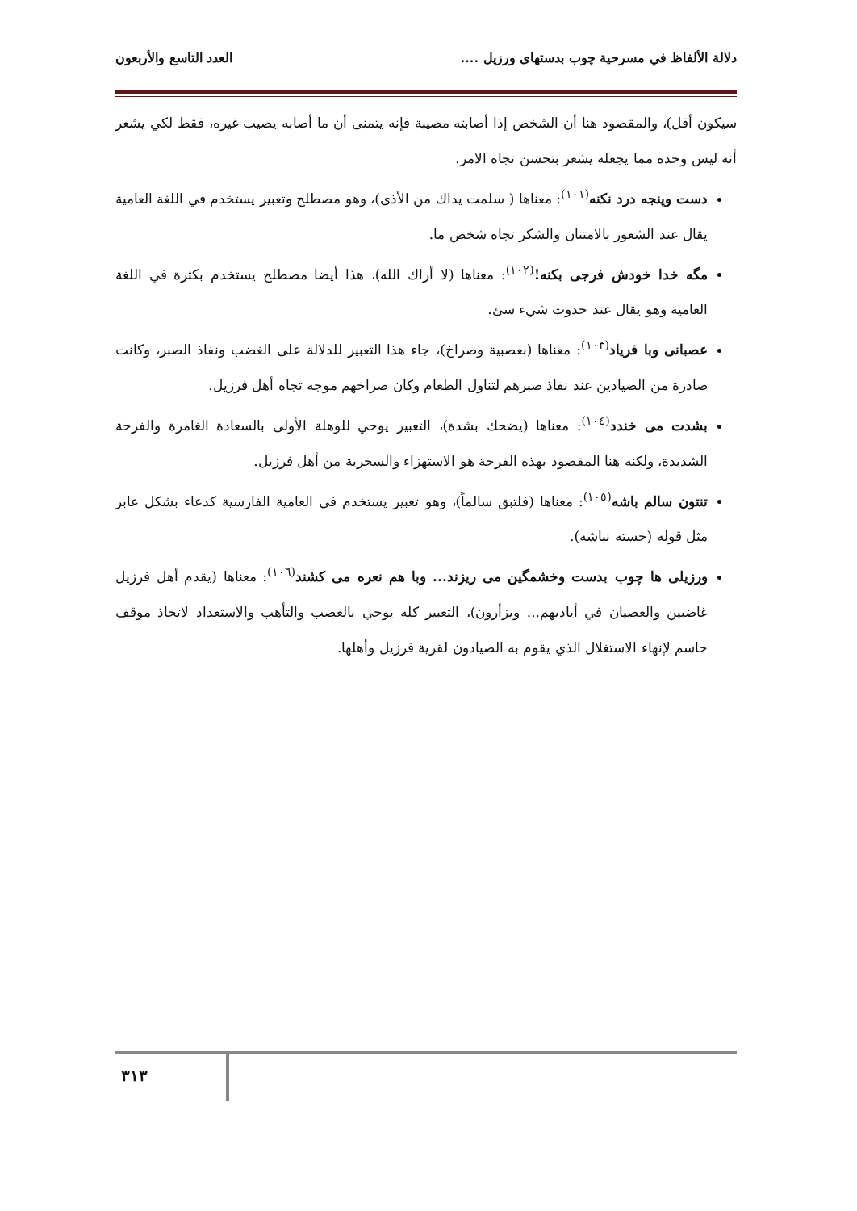دلالة الألفاظ في مسرحية چوب بدستهاى ورزيل .... العدد التاسع والأربعون
سيكون أقل)، والمقصود هنا أن الشخص إذا أصابته مصيبة فإنه يتمنى أن ما أصابه يصيب غيره، فقط لكي يشعر أنه ليس وحده مما يجعله يشعر بتحسن تجاه الامر.
دست وپنجه درد نكنه<sup>(١٠١)</sup>: معناها ( سلمت يداك من الأذى)، وهو مصطلح وتعبير يستخدم في اللغة العامية يقال عند الشعور بالامتنان والشكر تجاه شخص ما.
مگه خدا خودش فرجى بكنه!<sup>(١٠٢)</sup>: معناها (لا أراك الله)، هذا أيضا مصطلح يستخدم بكثرة في اللغة العامية وهو يقال عند حدوث شيء سئ.
عصبانى وبا فرياد<sup>(١٠٣)</sup>: معناها (بعصبية وصراخ)، جاء هذا التعبير للدلالة على الغضب ونفاذ الصبر، وكانت صادرة من الصيادين عند نفاذ صبرهم لتناول الطعام وكان صراخهم موجه تجاه أهل فرزيل.
بشدت مى خندد<sup>(١٠٤)</sup>: معناها (يضحك بشدة)، التعبير يوحي للوهلة الأولى بالسعادة الغامرة والفرحة الشديدة، ولكنه هنا المقصود بهذه الفرحة هو الاستهزاء والسخرية من أهل فرزيل.
تنتون سالم باشه<sup>(١٠٥)</sup>: معناها (فلتبق سالماً)، وهو تعبير يستخدم في العامية الفارسية كدعاء بشكل عابر مثل قوله (خسته نباشه).
ورزيلى ها چوب بدست وخشمگين مى ريزند... وبا هم نعره مى كشند<sup>(١٠٦)</sup>: معناها (يقدم أهل فرزيل غاضبين والعصيان في أياديهم... ويزأرون)، التعبير كله يوحي بالغضب والتأهب والاستعداد لاتخاذ موقف حاسم لإنهاء الاستغلال الذي يقوم به الصيادون لقرية فرزيل وأهلها.
٣١٣